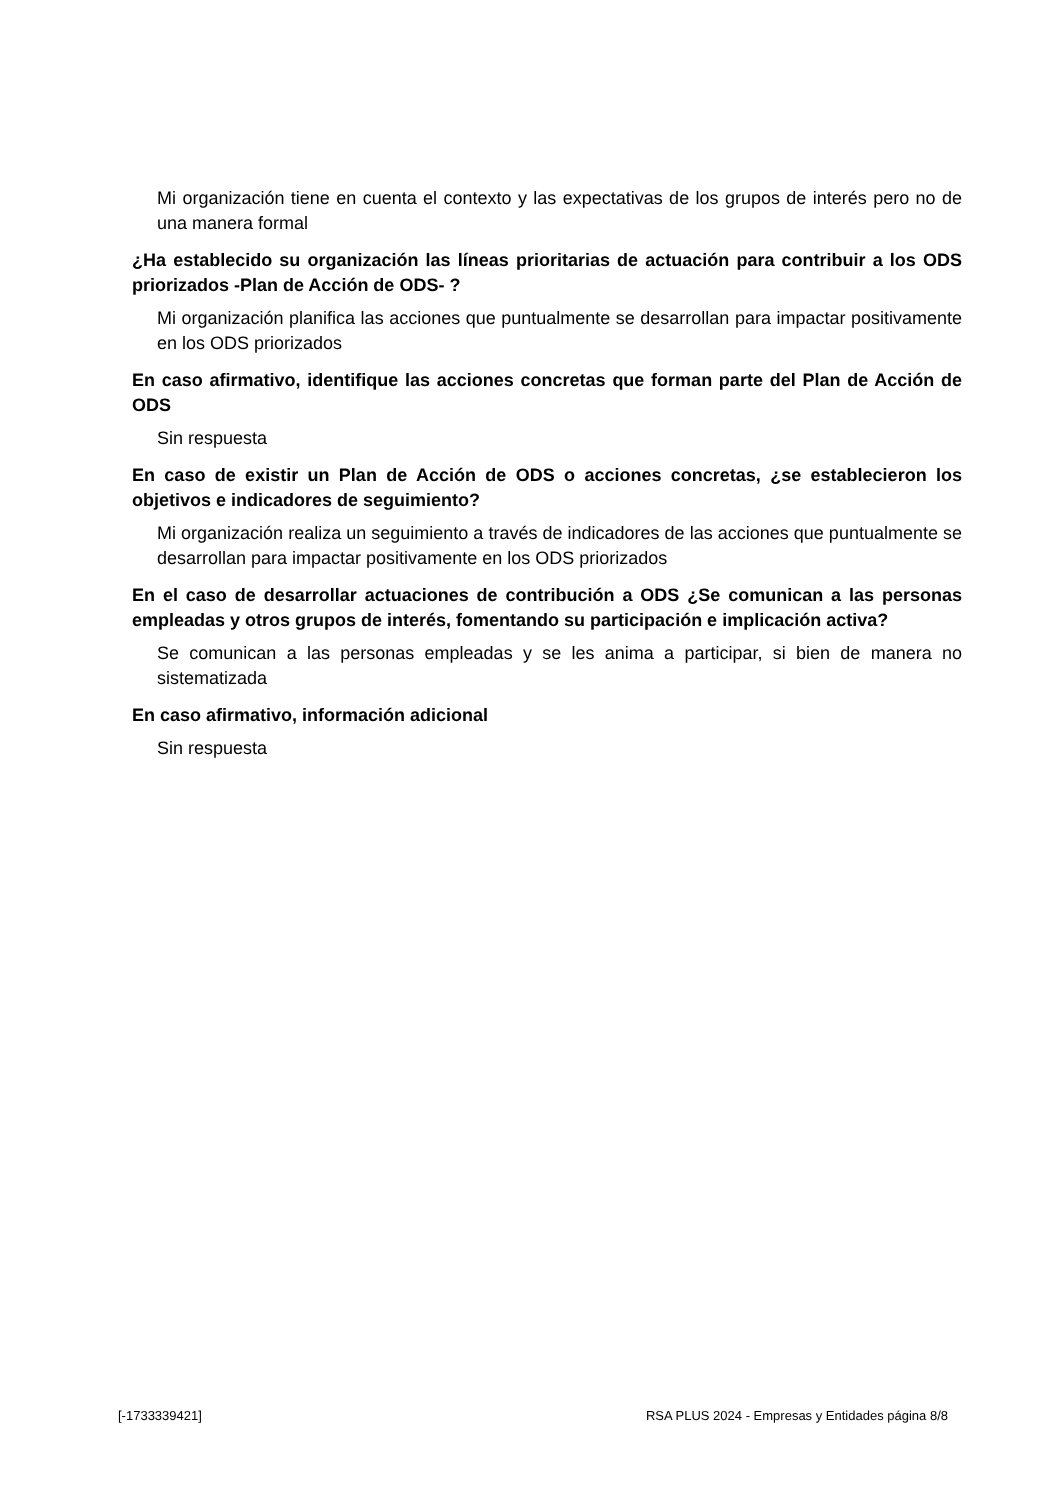Mi organización tiene en cuenta el contexto y las expectativas de los grupos de interés pero no de una manera formal
¿Ha establecido su organización las líneas prioritarias de actuación para contribuir a los ODS priorizados -Plan de Acción de ODS- ?
Mi organización planifica las acciones que puntualmente se desarrollan para impactar positivamente en los ODS priorizados
En caso afirmativo, identifique las acciones concretas que forman parte del Plan de Acción de ODS
Sin respuesta
En caso de existir un Plan de Acción de ODS o acciones concretas, ¿se establecieron los objetivos e indicadores de seguimiento?
Mi organización realiza un seguimiento a través de indicadores de las acciones que puntualmente se desarrollan para impactar positivamente en los ODS priorizados
En el caso de desarrollar actuaciones de contribución a ODS ¿Se comunican a las personas empleadas y otros grupos de interés, fomentando su participación e implicación activa?
Se comunican a las personas empleadas y se les anima a participar, si bien de manera no sistematizada
En caso afirmativo, información adicional
Sin respuesta
[-1733339421] RSA PLUS 2024 - Empresas y Entidades página 8/8